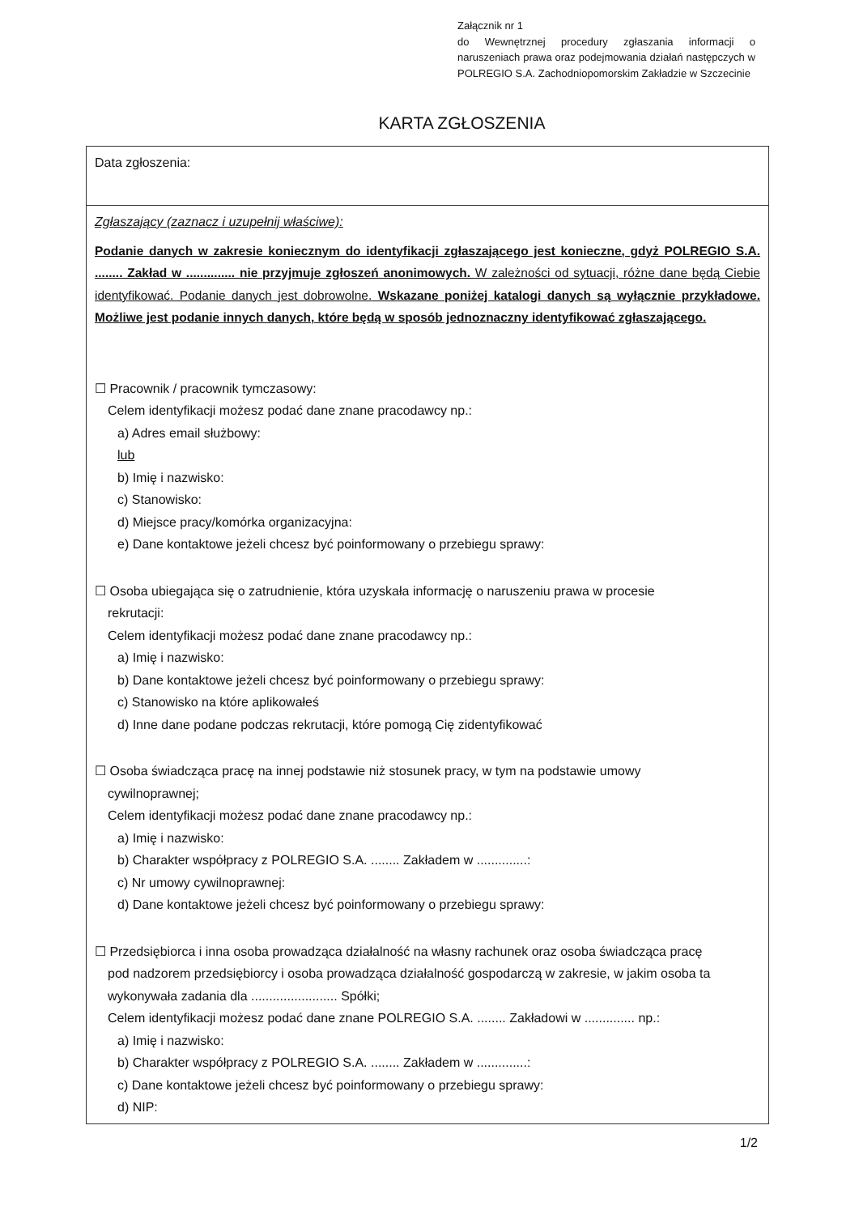Załącznik nr 1
do Wewnętrznej procedury zgłaszania informacji o naruszeniach prawa oraz podejmowania działań następczych w POLREGIO S.A. Zachodniopomorskim Zakładzie w Szczecinie
KARTA ZGŁOSZENIA
| Data zgłoszenia: |
| Zgłaszający (zaznacz i uzupełnij właściwe): Podanie danych w zakresie koniecznym do identyfikacji zgłaszającego jest konieczne, gdyż POLREGIO S.A. ........ Zakład w .............. nie przyjmuje zgłoszeń anonimowych. W zależności od sytuacji, różne dane będą Ciebie identyfikować. Podanie danych jest dobrowolne. Wskazane poniżej katalogi danych są wyłącznie przykładowe. Możliwe jest podanie innych danych, które będą w sposób jednoznaczny identyfikować zgłaszającego. ☐ Pracownik / pracownik tymczasowy: Celem identyfikacji możesz podać dane znane pracodawcy np.: a) Adres email służbowy: lub b) Imię i nazwisko: c) Stanowisko: d) Miejsce pracy/komórka organizacyjna: e) Dane kontaktowe jeżeli chcesz być poinformowany o przebiegu sprawy: ☐ Osoba ubiegająca się o zatrudnienie, która uzyskała informację o naruszeniu prawa w procesie rekrutacji: Celem identyfikacji możesz podać dane znane pracodawcy np.: a) Imię i nazwisko: b) Dane kontaktowe jeżeli chcesz być poinformowany o przebiegu sprawy: c) Stanowisko na które aplikowałeś d) Inne dane podane podczas rekrutacji, które pomogą Cię zidentyfikować ☐ Osoba świadcząca pracę na innej podstawie niż stosunek pracy, w tym na podstawie umowy cywilnoprawnej; Celem identyfikacji możesz podać dane znane pracodawcy np.: a) Imię i nazwisko: b) Charakter współpracy z POLREGIO S.A. ........ Zakładem w ..............: c) Nr umowy cywilnoprawnej: d) Dane kontaktowe jeżeli chcesz być poinformowany o przebiegu sprawy: ☐ Przedsiębiorca i inna osoba prowadząca działalność na własny rachunek oraz osoba świadcząca pracę pod nadzorem przedsiębiorcy i osoba prowadząca działalność gospodarczą w zakresie, w jakim osoba ta wykonywała zadania dla ........................ Spółki; Celem identyfikacji możesz podać dane znane POLREGIO S.A. ........ Zakładowi w .............. np.: a) Imię i nazwisko: b) Charakter współpracy z POLREGIO S.A. ........ Zakładem w ..............: c) Dane kontaktowe jeżeli chcesz być poinformowany o przebiegu sprawy: d) NIP: |
1/2